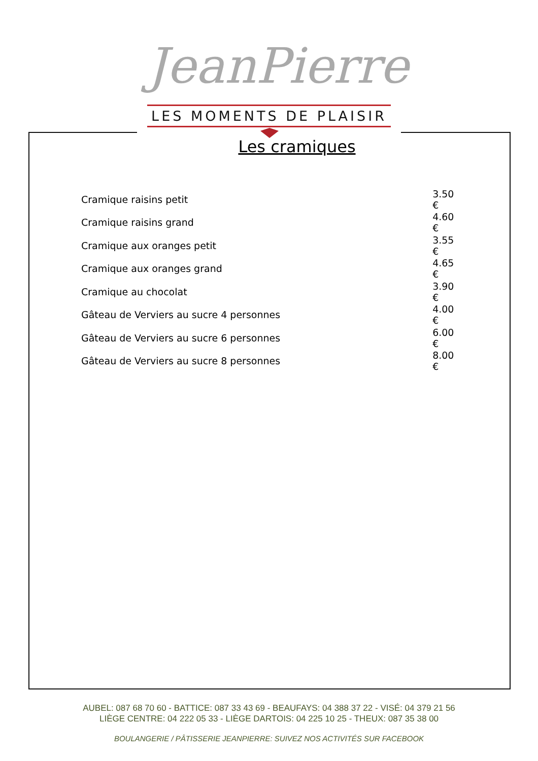JeanPierre
LES MOMENTS DE PLAISIR
Les cramiques
| Cramique raisins petit | 3.50 € |
| Cramique raisins grand | 4.60 € |
| Cramique aux oranges petit | 3.55 € |
| Cramique aux oranges grand | 4.65 € |
| Cramique au chocolat | 3.90 € |
| Gâteau de Verviers au sucre 4 personnes | 4.00 € |
| Gâteau de Verviers au sucre 6 personnes | 6.00 € |
| Gâteau de Verviers au sucre 8 personnes | 8.00 € |
AUBEL: 087 68 70 60 - BATTICE: 087 33 43 69 - BEAUFAYS: 04 388 37 22 - VISÉ: 04 379 21 56
LIÈGE CENTRE: 04 222 05 33 - LIÈGE DARTOIS: 04 225 10 25 - THEUX: 087 35 38 00
BOULANGERIE / PÂTISSERIE JEANPIERRE: SUIVEZ NOS ACTIVITÉS SUR FACEBOOK